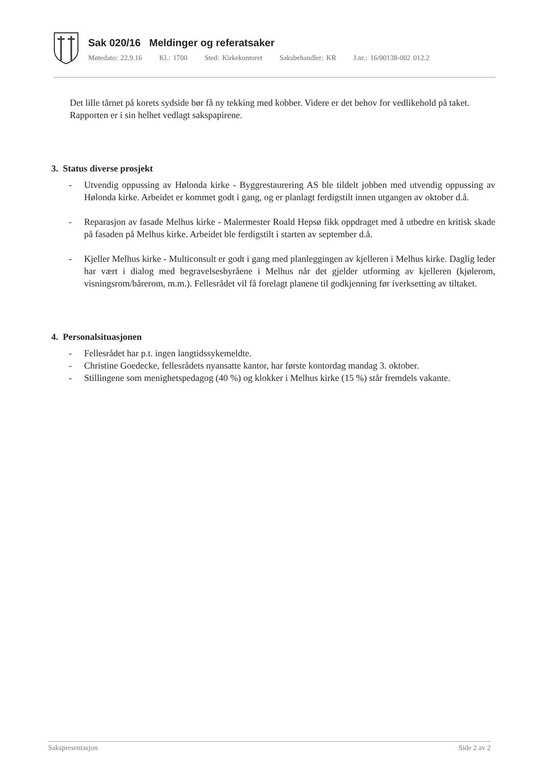Sak 020/16 Meldinger og referatsaker
Møtedato: 22.9.16 Kl.: 1700 Sted: Kirkekontoret Saksbehandler: KR J.nr.: 16/00138-002 012.2
Det lille tårnet på korets sydside bør få ny tekking med kobber. Videre er det behov for vedlikehold på taket. Rapporten er i sin helhet vedlagt sakspapirene.
3. Status diverse prosjekt
- Utvendig oppussing av Hølonda kirke - Byggrestaurering AS ble tildelt jobben med utvendig oppussing av Hølonda kirke. Arbeidet er kommet godt i gang, og er planlagt ferdigstilt innen utgangen av oktober d.å.
- Reparasjon av fasade Melhus kirke - Malermester Roald Hepsø fikk oppdraget med å utbedre en kritisk skade på fasaden på Melhus kirke. Arbeidet ble ferdigstilt i starten av september d.å.
- Kjeller Melhus kirke - Multiconsult er godt i gang med planleggingen av kjelleren i Melhus kirke. Daglig leder har vært i dialog med begravelsesbyråene i Melhus når det gjelder utforming av kjelleren (kjølerom, visningsrom/bårerom, m.m.). Fellesrådet vil få forelagt planene til godkjenning før iverksetting av tiltaket.
4. Personalsituasjonen
- Fellesrådet har p.t. ingen langtidssykemeldte.
- Christine Goedecke, fellesrådets nyansatte kantor, har første kontordag mandag 3. oktober.
- Stillingene som menighetspedagog (40 %) og klokker i Melhus kirke (15 %) står fremdels vakante.
Sakspresentasjon Side 2 av 2